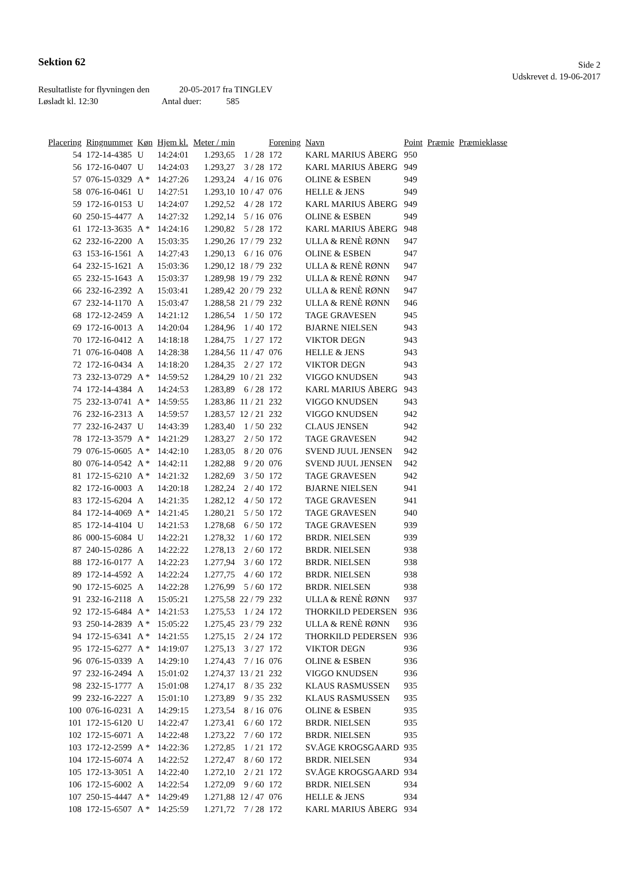Sektion 62
Side 2
Udskrevet d. 19-06-2017
Resultatliste for flyvningen den 20-05-2017 fra TINGLEV
Løsladt kl. 12:30 Antal duer: 585
| Placering | Ringnummer | Køn | Hjem kl. | Meter / min | | Forening | Navn | Point | Præmie | Præmieklasse |
| --- | --- | --- | --- | --- | --- | --- | --- | --- | --- | --- |
| 54 | 172-14-4385 | U | 14:24:01 | 1.293,65 | 1 / 28 | 172 | KARL MARIUS ÅBERG | 950 | | |
| 56 | 172-16-0407 | U | 14:24:03 | 1.293,27 | 3 / 28 | 172 | KARL MARIUS ÅBERG | 949 | | |
| 57 | 076-15-0329 | A * | 14:27:26 | 1.293,24 | 4 / 16 | 076 | OLINE & ESBEN | 949 | | |
| 58 | 076-16-0461 | U | 14:27:51 | 1.293,10 | 10 / 47 | 076 | HELLE & JENS | 949 | | |
| 59 | 172-16-0153 | U | 14:24:07 | 1.292,52 | 4 / 28 | 172 | KARL MARIUS ÅBERG | 949 | | |
| 60 | 250-15-4477 | A | 14:27:32 | 1.292,14 | 5 / 16 | 076 | OLINE & ESBEN | 949 | | |
| 61 | 172-13-3635 | A * | 14:24:16 | 1.290,82 | 5 / 28 | 172 | KARL MARIUS ÅBERG | 948 | | |
| 62 | 232-16-2200 | A | 15:03:35 | 1.290,26 | 17 / 79 | 232 | ULLA & RENÈ RØNN | 947 | | |
| 63 | 153-16-1561 | A | 14:27:43 | 1.290,13 | 6 / 16 | 076 | OLINE & ESBEN | 947 | | |
| 64 | 232-15-1621 | A | 15:03:36 | 1.290,12 | 18 / 79 | 232 | ULLA & RENÈ RØNN | 947 | | |
| 65 | 232-15-1643 | A | 15:03:37 | 1.289,98 | 19 / 79 | 232 | ULLA & RENÈ RØNN | 947 | | |
| 66 | 232-16-2392 | A | 15:03:41 | 1.289,42 | 20 / 79 | 232 | ULLA & RENÈ RØNN | 947 | | |
| 67 | 232-14-1170 | A | 15:03:47 | 1.288,58 | 21 / 79 | 232 | ULLA & RENÈ RØNN | 946 | | |
| 68 | 172-12-2459 | A | 14:21:12 | 1.286,54 | 1 / 50 | 172 | TAGE GRAVESEN | 945 | | |
| 69 | 172-16-0013 | A | 14:20:04 | 1.284,96 | 1 / 40 | 172 | BJARNE NIELSEN | 943 | | |
| 70 | 172-16-0412 | A | 14:18:18 | 1.284,75 | 1 / 27 | 172 | VIKTOR DEGN | 943 | | |
| 71 | 076-16-0408 | A | 14:28:38 | 1.284,56 | 11 / 47 | 076 | HELLE & JENS | 943 | | |
| 72 | 172-16-0434 | A | 14:18:20 | 1.284,35 | 2 / 27 | 172 | VIKTOR DEGN | 943 | | |
| 73 | 232-13-0729 | A * | 14:59:52 | 1.284,29 | 10 / 21 | 232 | VIGGO KNUDSEN | 943 | | |
| 74 | 172-14-4384 | A | 14:24:53 | 1.283,89 | 6 / 28 | 172 | KARL MARIUS ÅBERG | 943 | | |
| 75 | 232-13-0741 | A * | 14:59:55 | 1.283,86 | 11 / 21 | 232 | VIGGO KNUDSEN | 943 | | |
| 76 | 232-16-2313 | A | 14:59:57 | 1.283,57 | 12 / 21 | 232 | VIGGO KNUDSEN | 942 | | |
| 77 | 232-16-2437 | U | 14:43:39 | 1.283,40 | 1 / 50 | 232 | CLAUS JENSEN | 942 | | |
| 78 | 172-13-3579 | A * | 14:21:29 | 1.283,27 | 2 / 50 | 172 | TAGE GRAVESEN | 942 | | |
| 79 | 076-15-0605 | A * | 14:42:10 | 1.283,05 | 8 / 20 | 076 | SVEND JUUL JENSEN | 942 | | |
| 80 | 076-14-0542 | A * | 14:42:11 | 1.282,88 | 9 / 20 | 076 | SVEND JUUL JENSEN | 942 | | |
| 81 | 172-15-6210 | A * | 14:21:32 | 1.282,69 | 3 / 50 | 172 | TAGE GRAVESEN | 942 | | |
| 82 | 172-16-0003 | A | 14:20:18 | 1.282,24 | 2 / 40 | 172 | BJARNE NIELSEN | 941 | | |
| 83 | 172-15-6204 | A | 14:21:35 | 1.282,12 | 4 / 50 | 172 | TAGE GRAVESEN | 941 | | |
| 84 | 172-14-4069 | A * | 14:21:45 | 1.280,21 | 5 / 50 | 172 | TAGE GRAVESEN | 940 | | |
| 85 | 172-14-4104 | U | 14:21:53 | 1.278,68 | 6 / 50 | 172 | TAGE GRAVESEN | 939 | | |
| 86 | 000-15-6084 | U | 14:22:21 | 1.278,32 | 1 / 60 | 172 | BRDR. NIELSEN | 939 | | |
| 87 | 240-15-0286 | A | 14:22:22 | 1.278,13 | 2 / 60 | 172 | BRDR. NIELSEN | 938 | | |
| 88 | 172-16-0177 | A | 14:22:23 | 1.277,94 | 3 / 60 | 172 | BRDR. NIELSEN | 938 | | |
| 89 | 172-14-4592 | A | 14:22:24 | 1.277,75 | 4 / 60 | 172 | BRDR. NIELSEN | 938 | | |
| 90 | 172-15-6025 | A | 14:22:28 | 1.276,99 | 5 / 60 | 172 | BRDR. NIELSEN | 938 | | |
| 91 | 232-16-2118 | A | 15:05:21 | 1.275,58 | 22 / 79 | 232 | ULLA & RENÈ RØNN | 937 | | |
| 92 | 172-15-6484 | A * | 14:21:53 | 1.275,53 | 1 / 24 | 172 | THORKILD PEDERSEN | 936 | | |
| 93 | 250-14-2839 | A * | 15:05:22 | 1.275,45 | 23 / 79 | 232 | ULLA & RENÈ RØNN | 936 | | |
| 94 | 172-15-6341 | A * | 14:21:55 | 1.275,15 | 2 / 24 | 172 | THORKILD PEDERSEN | 936 | | |
| 95 | 172-15-6277 | A * | 14:19:07 | 1.275,13 | 3 / 27 | 172 | VIKTOR DEGN | 936 | | |
| 96 | 076-15-0339 | A | 14:29:10 | 1.274,43 | 7 / 16 | 076 | OLINE & ESBEN | 936 | | |
| 97 | 232-16-2494 | A | 15:01:02 | 1.274,37 | 13 / 21 | 232 | VIGGO KNUDSEN | 936 | | |
| 98 | 232-15-1777 | A | 15:01:08 | 1.274,17 | 8 / 35 | 232 | KLAUS RASMUSSEN | 935 | | |
| 99 | 232-16-2227 | A | 15:01:10 | 1.273,89 | 9 / 35 | 232 | KLAUS RASMUSSEN | 935 | | |
| 100 | 076-16-0231 | A | 14:29:15 | 1.273,54 | 8 / 16 | 076 | OLINE & ESBEN | 935 | | |
| 101 | 172-15-6120 | U | 14:22:47 | 1.273,41 | 6 / 60 | 172 | BRDR. NIELSEN | 935 | | |
| 102 | 172-15-6071 | A | 14:22:48 | 1.273,22 | 7 / 60 | 172 | BRDR. NIELSEN | 935 | | |
| 103 | 172-12-2599 | A * | 14:22:36 | 1.272,85 | 1 / 21 | 172 | SV.ÅGE KROGSGAARD | 935 | | |
| 104 | 172-15-6074 | A | 14:22:52 | 1.272,47 | 8 / 60 | 172 | BRDR. NIELSEN | 934 | | |
| 105 | 172-13-3051 | A | 14:22:40 | 1.272,10 | 2 / 21 | 172 | SV.ÅGE KROGSGAARD | 934 | | |
| 106 | 172-15-6002 | A | 14:22:54 | 1.272,09 | 9 / 60 | 172 | BRDR. NIELSEN | 934 | | |
| 107 | 250-15-4447 | A * | 14:29:49 | 1.271,88 | 12 / 47 | 076 | HELLE & JENS | 934 | | |
| 108 | 172-15-6507 | A * | 14:25:59 | 1.271,72 | 7 / 28 | 172 | KARL MARIUS ÅBERG | 934 | | |